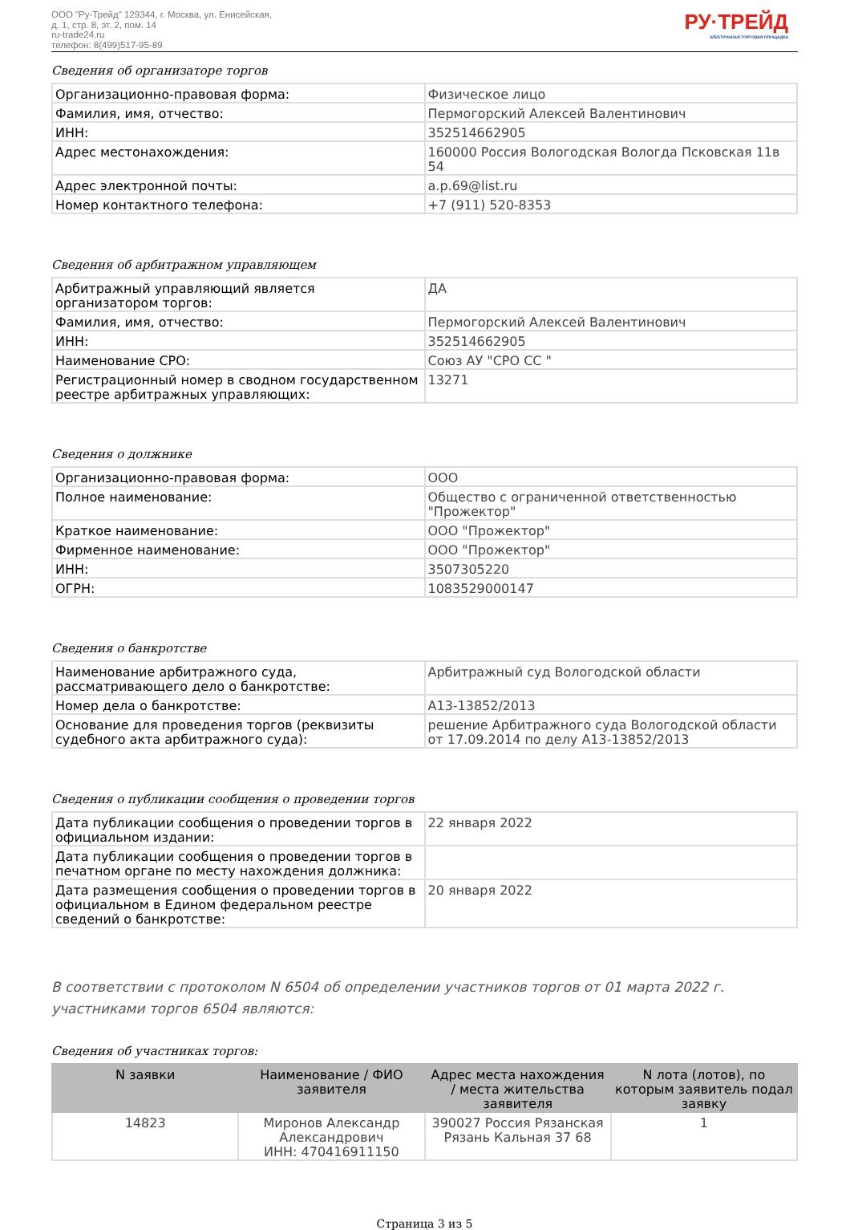ООО "Ру-Трейд" 129344, г. Москва, ул. Енисейская,
д. 1, стр. 8, эт. 2, пом. 14
ru-trade24.ru
телефон: 8(499)517-95-89
РУ·ТРЕЙД
ЭЛЕКТРОННАЯ ТОРГОВАЯ ПЛОЩАДКА
Сведения об организаторе торгов
| Организационно-правовая форма: | Физическое лицо |
| Фамилия, имя, отчество: | Пермогорский Алексей Валентинович |
| ИНН: | 352514662905 |
| Адрес местонахождения: | 160000 Россия Вологодская Вологда Псковская 11в 54 |
| Адрес электронной почты: | a.p.69@list.ru |
| Номер контактного телефона: | +7 (911) 520-8353 |
Сведения об арбитражном управляющем
| Арбитражный управляющий является организатором торгов: | ДА |
| Фамилия, имя, отчество: | Пермогорский Алексей Валентинович |
| ИНН: | 352514662905 |
| Наименование СРО: | Союз АУ "СРО СС " |
| Регистрационный номер в сводном государственном реестре арбитражных управляющих: | 13271 |
Сведения о должнике
| Организационно-правовая форма: | ООО |
| Полное наименование: | Общество с ограниченной ответственностью "Прожектор" |
| Краткое наименование: | ООО "Прожектор" |
| Фирменное наименование: | ООО "Прожектор" |
| ИНН: | 3507305220 |
| ОГРН: | 1083529000147 |
Сведения о банкротстве
| Наименование арбитражного суда, рассматривающего дело о банкротстве: | Арбитражный суд Вологодской области |
| Номер дела о банкротстве: | А13-13852/2013 |
| Основание для проведения торгов (реквизиты судебного акта арбитражного суда): | решение Арбитражного суда Вологодской области от 17.09.2014 по делу А13-13852/2013 |
Сведения о публикации сообщения о проведении торгов
| Дата публикации сообщения о проведении торгов в официальном издании: | 22 января 2022 |
| Дата публикации сообщения о проведении торгов в печатном органе по месту нахождения должника: | |
| Дата размещения сообщения о проведении торгов в официальном в Едином федеральном реестре сведений о банкротстве: | 20 января 2022 |
В соответствии с протоколом N 6504 об определении участников торгов от 01 марта 2022 г. участниками торгов 6504 являются:
Сведения об участниках торгов:
| N заявки | Наименование / ФИО заявителя | Адрес места нахождения / места жительства заявителя | N лота (лотов), по которым заявитель подал заявку |
| --- | --- | --- | --- |
| 14823 | Миронов Александр Александрович ИНН: 470416911150 | 390027 Россия Рязанская Рязань Кальная 37 68 | 1 |
Страница 3 из 5